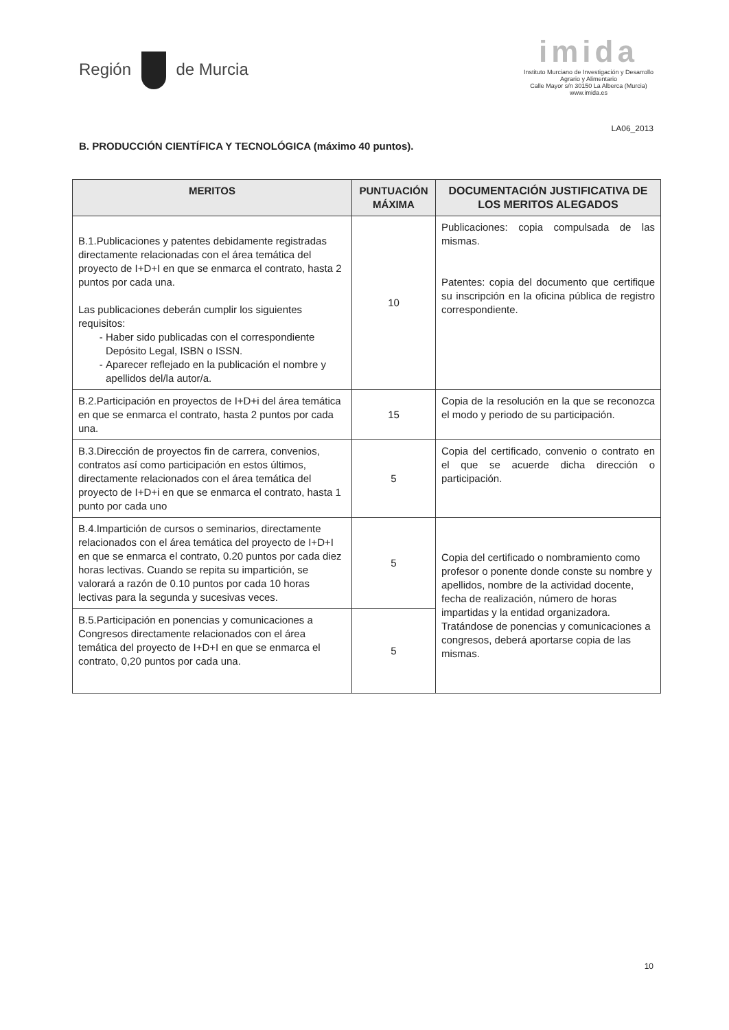Región de Murcia
imida
Instituto Murciano de Investigación y Desarrollo
Agrario y Alimentario
Calle Mayor s/n 30150 La Alberca (Murcia)
www.imida.es
LA06_2013
B. PRODUCCIÓN CIENTÍFICA Y TECNOLÓGICA (máximo 40 puntos).
| MERITOS | PUNTUACIÓN MÁXIMA | DOCUMENTACIÓN JUSTIFICATIVA DE LOS MERITOS ALEGADOS |
| --- | --- | --- |
| B.1.Publicaciones y patentes debidamente registradas directamente relacionadas con el área temática del proyecto de I+D+I en que se enmarca el contrato, hasta 2 puntos por cada una. Las publicaciones deberán cumplir los siguientes requisitos: Haber sido publicadas con el correspondiente Depósito Legal, ISBN o ISSN. Aparecer reflejado en la publicación el nombre y apellidos del/la autor/a. | 10 | Publicaciones: copia compulsada de las mismas. Patentes: copia del documento que certifique su inscripción en la oficina pública de registro correspondiente. |
| B.2.Participación en proyectos de I+D+i del área temática en que se enmarca el contrato, hasta 2 puntos por cada una. | 15 | Copia de la resolución en la que se reconozca el modo y periodo de su participación. |
| B.3.Dirección de proyectos fin de carrera, convenios, contratos así como participación en estos últimos, directamente relacionados con el área temática del proyecto de I+D+i en que se enmarca el contrato, hasta 1 punto por cada uno | 5 | Copia del certificado, convenio o contrato en el que se acuerde dicha dirección o participación. |
| B.4.Impartición de cursos o seminarios, directamente relacionados con el área temática del proyecto de I+D+I en que se enmarca el contrato, 0.20 puntos por cada diez horas lectivas. Cuando se repita su impartición, se valorará a razón de 0.10 puntos por cada 10 horas lectivas para la segunda y sucesivas veces. | 5 | Copia del certificado o nombramiento como profesor o ponente donde conste su nombre y apellidos, nombre de la actividad docente, fecha de realización, número de horas impartidas y la entidad organizadora. Tratándose de ponencias y comunicaciones a congresos, deberá aportarse copia de las mismas. |
| B.5.Participación en ponencias y comunicaciones a Congresos directamente relacionados con el área temática del proyecto de I+D+I en que se enmarca el contrato, 0,20 puntos por cada una. | 5 | |
10